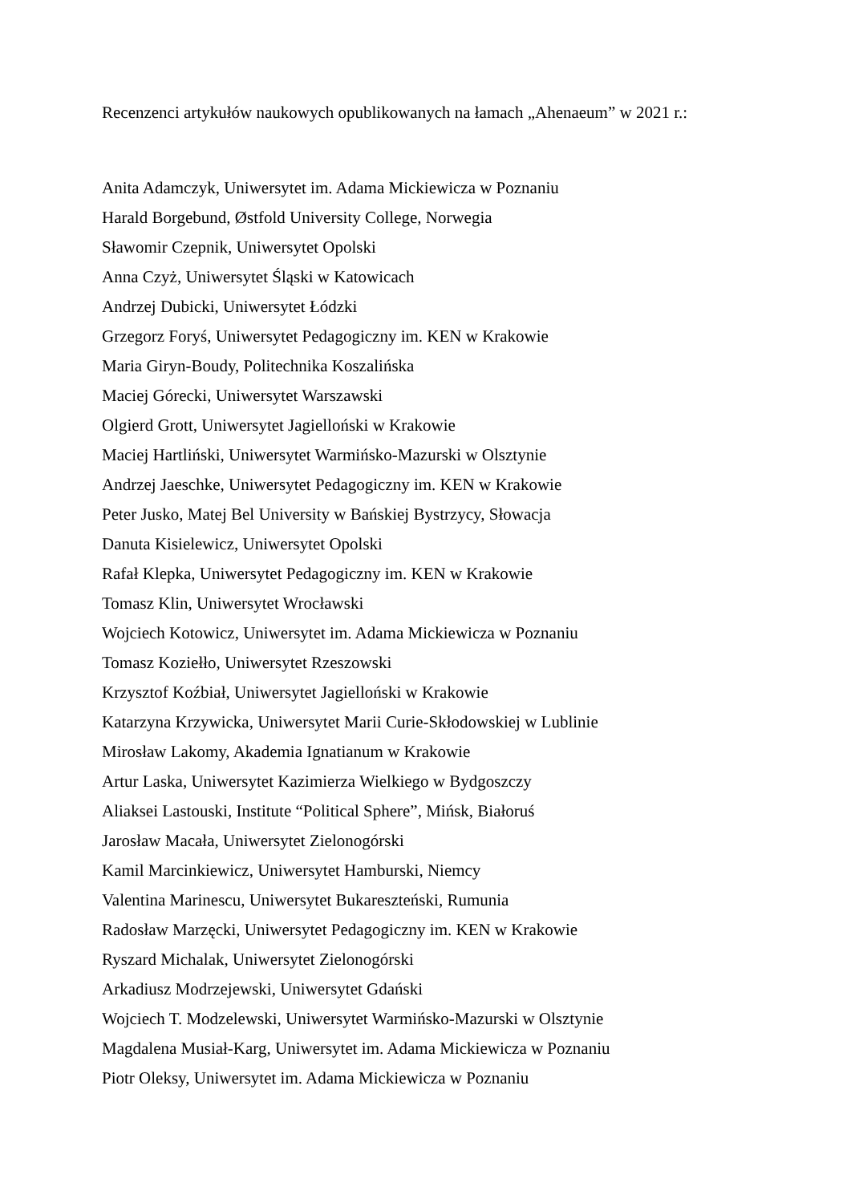Recenzenci artykułów naukowych opublikowanych na łamach „Ahenaeum” w 2021 r.:
Anita Adamczyk, Uniwersytet im. Adama Mickiewicza w Poznaniu
Harald Borgebund, Østfold University College, Norwegia
Sławomir Czepnik, Uniwersytet Opolski
Anna Czyż, Uniwersytet Śląski w Katowicach
Andrzej Dubicki, Uniwersytet Łódzki
Grzegorz Foryś, Uniwersytet Pedagogiczny im. KEN w Krakowie
Maria Giryn-Boudy, Politechnika Koszalińska
Maciej Górecki, Uniwersytet Warszawski
Olgierd Grott, Uniwersytet Jagielloński w Krakowie
Maciej Hartliński, Uniwersytet Warmińsko-Mazurski w Olsztynie
Andrzej Jaeschke, Uniwersytet Pedagogiczny im. KEN w Krakowie
Peter Jusko, Matej Bel University w Bańskiej Bystrzycy, Słowacja
Danuta Kisielewicz, Uniwersytet Opolski
Rafał Klepka, Uniwersytet Pedagogiczny im. KEN w Krakowie
Tomasz Klin, Uniwersytet Wrocławski
Wojciech Kotowicz, Uniwersytet im. Adama Mickiewicza w Poznaniu
Tomasz Koziełło, Uniwersytet Rzeszowski
Krzysztof Koźbiał, Uniwersytet Jagielloński w Krakowie
Katarzyna Krzywicka, Uniwersytet Marii Curie-Skłodowskiej w Lublinie
Mirosław Lakomy, Akademia Ignatianum w Krakowie
Artur Laska, Uniwersytet Kazimierza Wielkiego w Bydgoszczy
Aliaksei Lastouski, Institute “Political Sphere”, Mińsk, Białoruś
Jarosław Macała, Uniwersytet Zielonogórski
Kamil Marcinkiewicz, Uniwersytet Hamburski, Niemcy
Valentina Marinescu, Uniwersytet Bukareszteński, Rumunia
Radosław Marzęcki, Uniwersytet Pedagogiczny im. KEN w Krakowie
Ryszard Michalak, Uniwersytet Zielonogórski
Arkadiusz Modrzejewski, Uniwersytet Gdański
Wojciech T. Modzelewski, Uniwersytet Warmińsko-Mazurski w Olsztynie
Magdalena Musiał-Karg, Uniwersytet im. Adama Mickiewicza w Poznaniu
Piotr Oleksy, Uniwersytet im. Adama Mickiewicza w Poznaniu